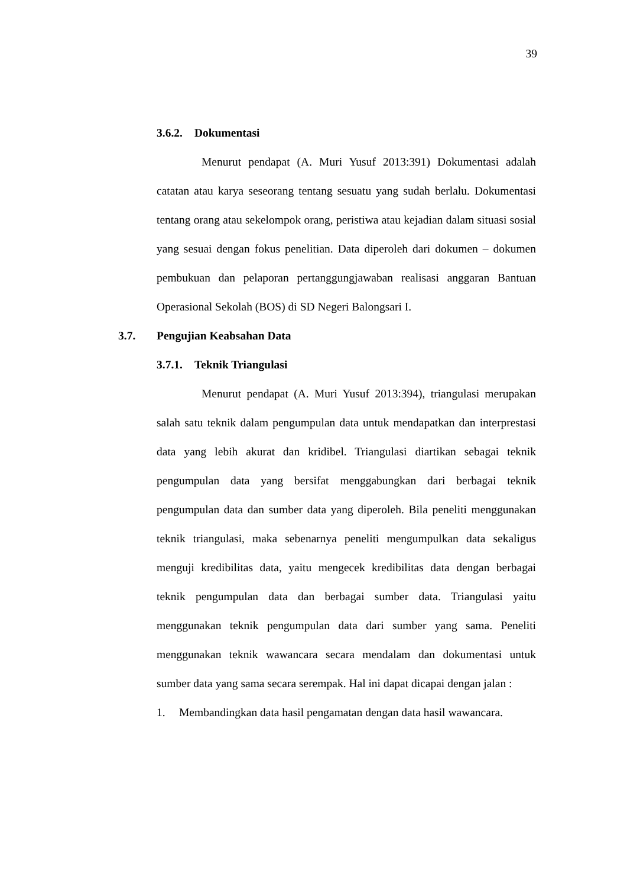39
3.6.2. Dokumentasi
Menurut pendapat (A. Muri Yusuf 2013:391) Dokumentasi adalah catatan atau karya seseorang tentang sesuatu yang sudah berlalu. Dokumentasi tentang orang atau sekelompok orang, peristiwa atau kejadian dalam situasi sosial yang sesuai dengan fokus penelitian. Data diperoleh dari dokumen – dokumen pembukuan dan pelaporan pertanggungjawaban realisasi anggaran Bantuan Operasional Sekolah (BOS) di SD Negeri Balongsari I.
3.7. Pengujian Keabsahan Data
3.7.1. Teknik Triangulasi
Menurut pendapat (A. Muri Yusuf 2013:394), triangulasi merupakan salah satu teknik dalam pengumpulan data untuk mendapatkan dan interprestasi data yang lebih akurat dan kridibel. Triangulasi diartikan sebagai teknik pengumpulan data yang bersifat menggabungkan dari berbagai teknik pengumpulan data dan sumber data yang diperoleh. Bila peneliti menggunakan teknik triangulasi, maka sebenarnya peneliti mengumpulkan data sekaligus menguji kredibilitas data, yaitu mengecek kredibilitas data dengan berbagai teknik pengumpulan data dan berbagai sumber data. Triangulasi yaitu menggunakan teknik pengumpulan data dari sumber yang sama. Peneliti menggunakan teknik wawancara secara mendalam dan dokumentasi untuk sumber data yang sama secara serempak. Hal ini dapat dicapai dengan jalan :
1. Membandingkan data hasil pengamatan dengan data hasil wawancara.